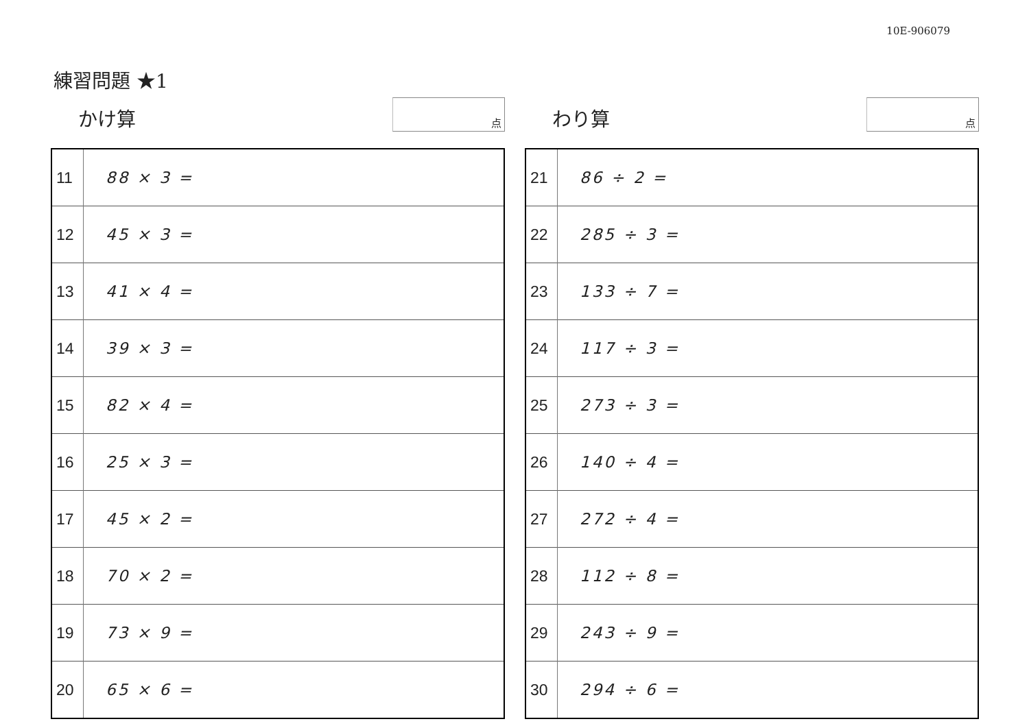10E-906079
練習問題 ★1
かけ算
点
| 11 | 88 × 3 = |
| 12 | 45 × 3 = |
| 13 | 41 × 4 = |
| 14 | 39 × 3 = |
| 15 | 82 × 4 = |
| 16 | 25 × 3 = |
| 17 | 45 × 2 = |
| 18 | 70 × 2 = |
| 19 | 73 × 9 = |
| 20 | 65 × 6 = |
わり算
点
| 21 | 86 ÷ 2 = |
| 22 | 285 ÷ 3 = |
| 23 | 133 ÷ 7 = |
| 24 | 117 ÷ 3 = |
| 25 | 273 ÷ 3 = |
| 26 | 140 ÷ 4 = |
| 27 | 272 ÷ 4 = |
| 28 | 112 ÷ 8 = |
| 29 | 243 ÷ 9 = |
| 30 | 294 ÷ 6 = |